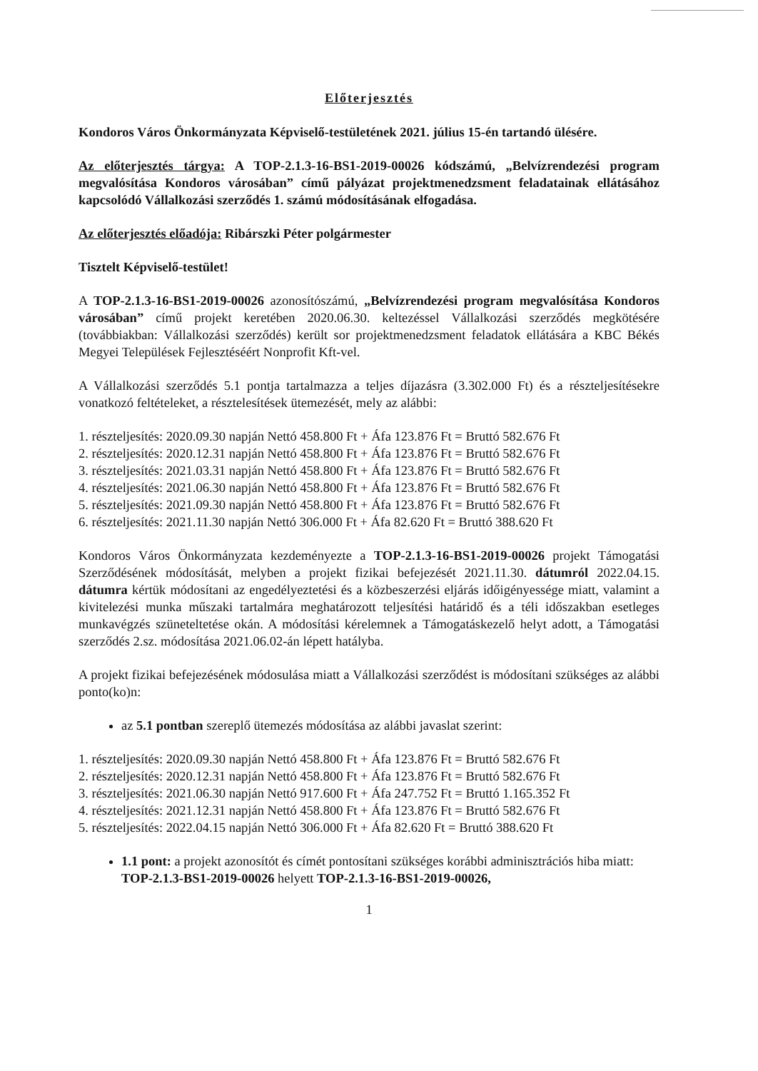Előterjesztés
Kondoros Város Önkormányzata Képviselő-testületének 2021. július 15-én tartandó ülésére.
Az előterjesztés tárgya: A TOP-2.1.3-16-BS1-2019-00026 kódszámú, „Belvízrendezési program megvalósítása Kondoros városában” című pályázat projektmenedzsment feladatainak ellátásához kapcsolódó Vállalkozási szerződés 1. számú módosításának elfogadása.
Az előterjesztés előadója: Ribárszki Péter polgármester
Tisztelt Képviselő-testület!
A TOP-2.1.3-16-BS1-2019-00026 azonosítószámú, „Belvízrendezési program megvalósítása Kondoros városában” című projekt keretében 2020.06.30. keltezéssel Vállalkozási szerződés megkötésére (továbbiakban: Vállalkozási szerződés) került sor projektmenedzsment feladatok ellátására a KBC Békés Megyei Települések Fejlesztéséért Nonprofit Kft-vel.
A Vállalkozási szerződés 5.1 pontja tartalmazza a teljes díjazásra (3.302.000 Ft) és a részteljesítésekre vonatkozó feltételeket, a résztelesítések ütemezését, mely az alábbi:
1. részteljesítés: 2020.09.30 napján Nettó 458.800 Ft + Áfa 123.876 Ft = Bruttó 582.676 Ft
2. részteljesítés: 2020.12.31 napján Nettó 458.800 Ft + Áfa 123.876 Ft = Bruttó 582.676 Ft
3. részteljesítés: 2021.03.31 napján Nettó 458.800 Ft + Áfa 123.876 Ft = Bruttó 582.676 Ft
4. részteljesítés: 2021.06.30 napján Nettó 458.800 Ft + Áfa 123.876 Ft = Bruttó 582.676 Ft
5. részteljesítés: 2021.09.30 napján Nettó 458.800 Ft + Áfa 123.876 Ft = Bruttó 582.676 Ft
6. részteljesítés: 2021.11.30 napján Nettó 306.000 Ft + Áfa 82.620 Ft = Bruttó 388.620 Ft
Kondoros Város Önkormányzata kezdeményezte a TOP-2.1.3-16-BS1-2019-00026 projekt Támogatási Szerződésének módosítását, melyben a projekt fizikai befejezését 2021.11.30. dátumról 2022.04.15. dátumra kértük módosítani az engedélyeztetési és a közbeszerzési eljárás időigényessége miatt, valamint a kivitelezési munka műszaki tartalmára meghatározott teljesítési határidő és a téli időszakban esetleges munkavégzés szüneteltetése okán. A módosítási kérelemnek a Támogatáskezelő helyt adott, a Támogatási szerződés 2.sz. módosítása 2021.06.02-án lépett hatályba.
A projekt fizikai befejezésének módosulása miatt a Vállalkozási szerződést is módosítani szükséges az alábbi ponto(ko)n:
az 5.1 pontban szereplő ütemezés módosítása az alábbi javaslat szerint:
1. részteljesítés: 2020.09.30 napján Nettó 458.800 Ft + Áfa 123.876 Ft = Bruttó 582.676 Ft
2. részteljesítés: 2020.12.31 napján Nettó 458.800 Ft + Áfa 123.876 Ft = Bruttó 582.676 Ft
3. részteljesítés: 2021.06.30 napján Nettó 917.600 Ft + Áfa 247.752 Ft = Bruttó 1.165.352 Ft
4. részteljesítés: 2021.12.31 napján Nettó 458.800 Ft + Áfa 123.876 Ft = Bruttó 582.676 Ft
5. részteljesítés: 2022.04.15 napján Nettó 306.000 Ft + Áfa 82.620 Ft = Bruttó 388.620 Ft
1.1 pont: a projekt azonosítót és címét pontosítani szükséges korábbi adminisztrációs hiba miatt: TOP-2.1.3-BS1-2019-00026 helyett TOP-2.1.3-16-BS1-2019-00026,
1